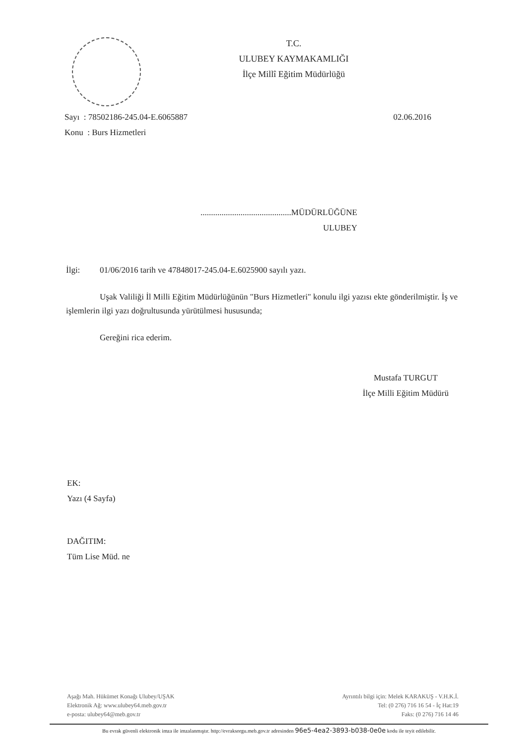T.C.
ULUBEY KAYMAKAMLIĞI
İlçe Millî Eğitim Müdürlüğü
Sayı : 78502186-245.04-E.6065887
Konu : Burs Hizmetleri
02.06.2016
...........................................MÜDÜRLÜĞÜNE
ULUBEY
İlgi: 01/06/2016 tarih ve 47848017-245.04-E.6025900 sayılı yazı.
Uşak Valiliği İl Milli Eğitim Müdürlüğünün "Burs Hizmetleri" konulu ilgi yazısı ekte gönderilmiştir. İş ve işlemlerin ilgi yazı doğrultusunda yürütülmesi hususunda;
Gereğini rica ederim.
Mustafa TURGUT
İlçe Milli Eğitim Müdürü
EK:
Yazı (4 Sayfa)
DAĞITIM:
Tüm Lise Müd. ne
Aşağı Mah. Hükümet Konağı Ulubey/UŞAK
Elektronik Ağ: www.ulubey64.meb.gov.tr
e-posta: ulubey64@meb.gov.tr
Ayrıntılı bilgi için: Melek KARAKUŞ - V.H.K.İ.
Tel: (0 276) 716 16 54 - İç Hat:19
Faks: (0 276) 716 14 46
Bu evrak güvenli elektronik imza ile imzalanmıştır. http://evraksorgu.meb.gov.tr adresinden 96e5-4ea2-3893-b038-0e0e kodu ile teyit edilebilir.